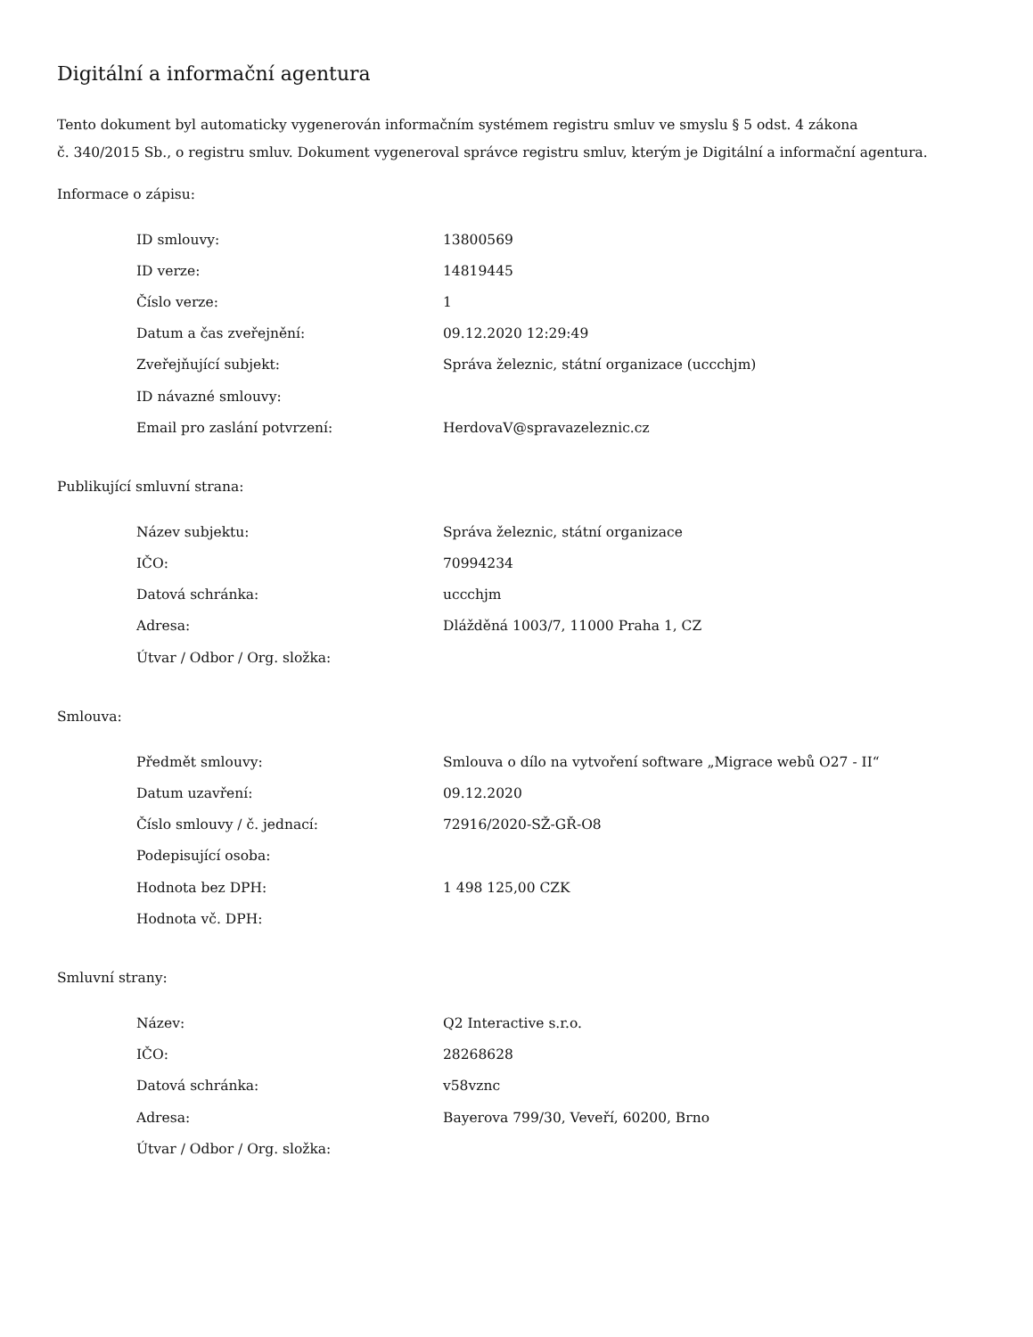Digitální a informační agentura
Tento dokument byl automaticky vygenerován informačním systémem registru smluv ve smyslu § 5 odst. 4 zákona
č. 340/2015 Sb., o registru smluv. Dokument vygeneroval správce registru smluv, kterým je Digitální a informační agentura.
Informace o zápisu:
| ID smlouvy: | 13800569 |
| ID verze: | 14819445 |
| Číslo verze: | 1 |
| Datum a čas zveřejnění: | 09.12.2020 12:29:49 |
| Zveřejňující subjekt: | Správa železnic, státní organizace (uccchjm) |
| ID návazné smlouvy: | |
| Email pro zaslání potvrzení: | HerdovaV@spravazeleznic.cz |
Publikující smluvní strana:
| Název subjektu: | Správa železnic, státní organizace |
| IČO: | 70994234 |
| Datová schránka: | uccchjm |
| Adresa: | Dlážděná 1003/7, 11000 Praha 1, CZ |
| Útvar / Odbor / Org. složka: | |
Smlouva:
| Předmět smlouvy: | Smlouva o dílo na vytvoření software „Migrace webů O27 - II“ |
| Datum uzavření: | 09.12.2020 |
| Číslo smlouvy / č. jednací: | 72916/2020-SŽ-GŘ-O8 |
| Podepisující osoba: | |
| Hodnota bez DPH: | 1 498 125,00 CZK |
| Hodnota vč. DPH: | |
Smluvní strany:
| Název: | Q2 Interactive s.r.o. |
| IČO: | 28268628 |
| Datová schránka: | v58vznc |
| Adresa: | Bayerova 799/30, Veveří, 60200, Brno |
| Útvar / Odbor / Org. složka: | |